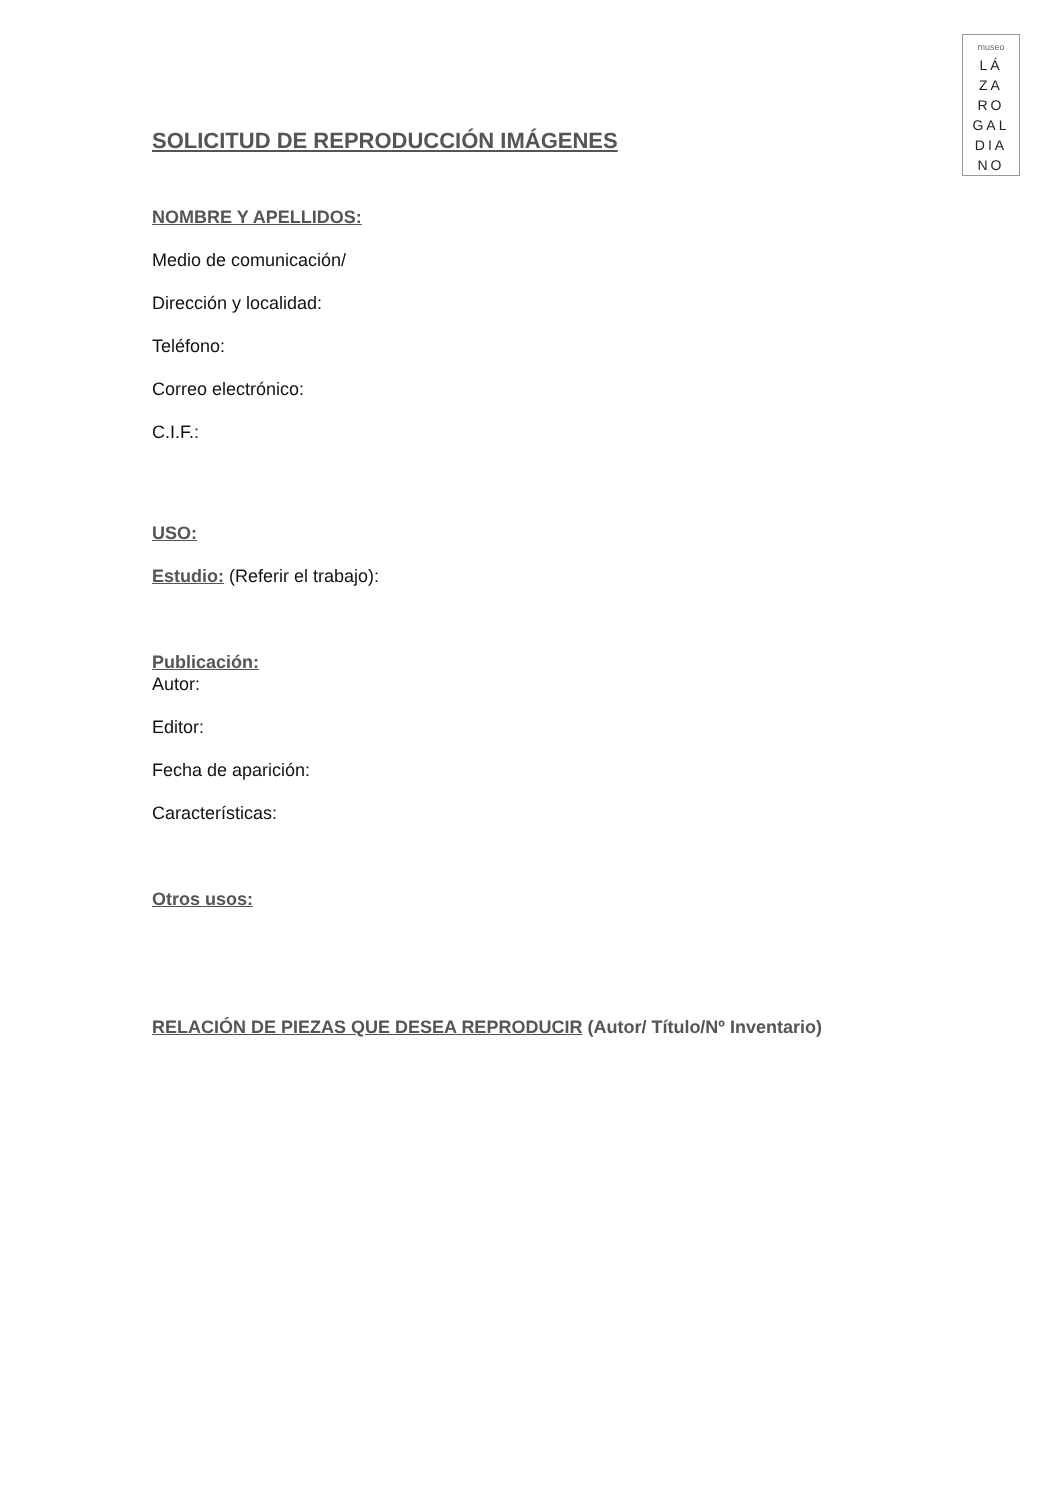museo
LÁ
ZA
RO
GAL
DIA
NO
SOLICITUD DE REPRODUCCIÓN IMÁGENES
NOMBRE Y APELLIDOS:
Medio de comunicación/
Dirección y localidad:
Teléfono:
Correo electrónico:
C.I.F.:
USO:
Estudio: (Referir el trabajo):
Publicación:
Autor:
Editor:
Fecha de aparición:
Características:
Otros usos:
RELACIÓN DE PIEZAS QUE DESEA REPRODUCIR (Autor/ Título/Nº Inventario)